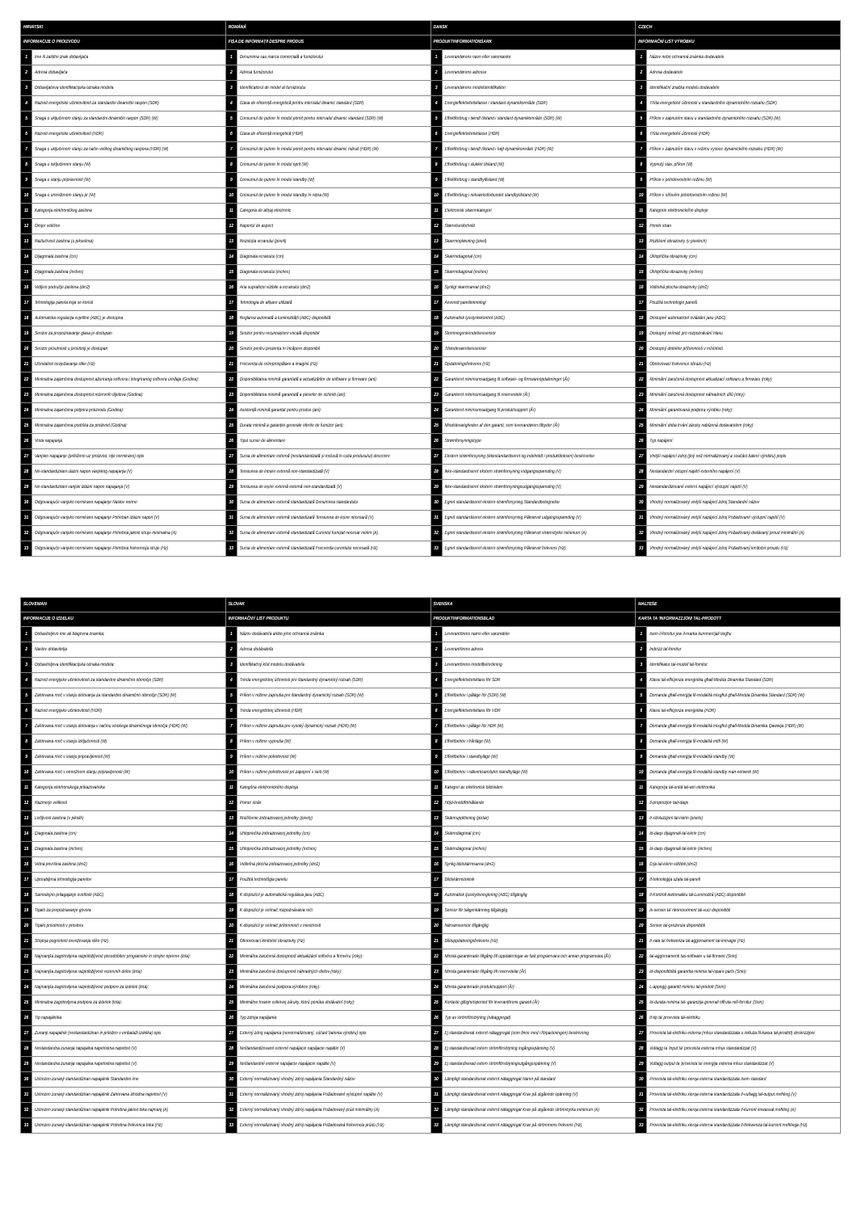| HRVATSKI | | ROMÂNĂ | | DANSK | | CZECH | |
| --- | --- | --- | --- | --- | --- | --- | --- |
| INFORMACIJE O PROIZVODU | | FIȘA DE INFORMAȚII DESPRE PRODUS | | PRODUKTINFORMATIONSARK | | INFORMAČNÍ LIST VÝROBKU | |
| 1 | Ime ili zaštitni znak dobavljača | 1 | Denumirea sau marca comercială a furnizorului | 1 | Leverandørens navn eller varemærke | 1 | Název nebo ochranná známka dodavatele |
| 2 | Adresa dobavljača | 2 | Adresa furnizorului | 2 | Leverandørens adresse | 2 | Adresa dodavatele |
| 3 | Dobavljačeva identifikacijska oznaka modela | 3 | Identificatorul de model al furnizorului | 3 | Leverandørens modelidentifikation | 3 | Identifikační značka modelu dodavatele |
| 4 | Razred energetske učinkovitosti za standardni dinamički raspon (SDR) | 4 | Clasa de eficiență energetică pentru intervalul dinamic standard (SDR) | 4 | Energieffektivitetsklasse i standard dynamikområde (SDR) | 4 | Třída energetické účinnosti u standardního dynamického rozsahu (SDR) |
| 5 | Snaga u uključenom stanju za standardni dinamički raspon (SDR) (W) | 5 | Consumul de putere în modul pornit pentru intervalul dinamic standard (SDR) (W) | 5 | Effektforbrug i tændt tilstand i standard dynamikområde (SDR) (W) | 5 | Příkon v zapnutém stavu u standardního dynamického rozsahu (SDR) (W) |
| 6 | Razred energetske učinkovitosti (HDR) | 6 | Clasa de eficiență energetică (HDR) | 6 | Energieffektivitetsklasse (HDR) | 6 | Třída energetické účinnosti (HDR) |
| 7 | Snaga u uključenom stanju za način velikog dinamičkog raspona (HDR) (W) | 7 | Consumul de putere în modul pornit pentru intervalul dinamic ridicat (HDR) (W) | 7 | Effektforbrug i tændt tilstand i højt dynamikområde (HDR) (W) | 7 | Příkon v zapnutém stavu v režimu vysoce dynamického rozsahu (HDR) (W) |
| 8 | Snaga u isključenom stanju (W) | 8 | Consumul de putere în modul oprit (W) | 8 | Effektforbrug i slukket tilstand (W) | 8 | Vypnutý stav, příkon (W) |
| 9 | Snaga u stanju pripravnosti (W) | 9 | Consumul de putere în modul standby (W) | 9 | Effektforbrug i standbytilstand (W) | 9 | Příkon v pohotovostním režimu (W) |
| 10 | Snaga u umreženom stanju pr (W) | 10 | Consumul de putere în modul standby în rețea (W) | 10 | Effektforbrug i netværksforbundet standbytilstand (W) | 10 | Příkon v síťovém pohotovostním režimu (W) |
| 11 | Kategorija elektroničkog zaslona | 11 | Categoria de afișaj electronic | 11 | Elektronisk skærmkategori | 11 | Kategorie elektronického displeje |
| 12 | Omjer veličine | 12 | Raportul de aspect | 12 | Størrelsesforhold | 12 | Poměr stran |
| 13 | Razlučivost zaslona (u pikselima) | 13 | Rezoluția ecranului (pixeli) | 13 | Skærmopløsning (pixel) | 13 | Rozlišení obrazovky (v pixelech) |
| 14 | Dijagonala zaslona (cm) | 14 | Diagonala ecranului (cm) | 14 | Skærmdiagonal (cm) | 14 | Úhlopříčka obrazovky (cm) |
| 15 | Dijagonala zaslona (inches) | 15 | Diagonala ecranului (inches) | 15 | Skærmdiagonal (inches) | 15 | Úhlopříčka obrazovky (inches) |
| 16 | Vidljivo područje zaslona (dm2) | 16 | Aria suprafeței vizibile a ecranului (dm2) | 16 | Synligt skærmareal (dm2) | 16 | Viditelná plocha obrazovky (dm2) |
| 17 | Tehnologija panela koja se koristi | 17 | Tehnologia de afișare utilizată | 17 | Anvendt panelteknologi | 17 | Použitá technologie panelů |
| 18 | Automatska regulacija svjetline (ABC) je dostupna | 18 | Reglarea automată a luminozității (ABC) disponibilă | 18 | Automatisk lysstyrkekontrol (ABC) | 18 | Dostupné automatické ovládání jasu (ABC) |
| 19 | Senzor za prepoznavanje glasa je dostupan | 19 | Senzor pentru recunoaștere vocală disponibil | 19 | Stemmegenkendelsessensor | 19 | Dostupný snímač pro rozpoznávání hlasu |
| 20 | Senzor prisutnosti u prostoriji je dostupan | 20 | Senzor pentru prezența în încăpere disponibil | 20 | Tilstedeværelsessensor | 20 | Dostupný detektor přítomnosti v místnosti |
| 21 | Učestalost osvježavanja slike (Hz) | 21 | Frecvența de reîmprospătare a imaginii (Hz) | 21 | Opdateringsfrekvens (Hz) | 21 | Obnovovací frekvence obrazu (Hz) |
| 22 | Minimalna zajamčena dostupnost ažuriranja softvera i integriranog softvera uređaja (Godina): | 22 | Disponibilitatea minimă garantată a actualizărilor de software și firmware (ani): | 22 | Garanteret minimumsadgang til software- og firmwareopdateringer (År) | 22 | Minimální zaručená dostupnost aktualizací softwaru a firmwaru (roky): |
| 23 | Minimalna zajamčena dostupnost rezervnih dijelova (Godina): | 23 | Disponibilitatea minimă garantată a pieselor de schimb (ani): | 23 | Garanteret minimumsadgang til reservedele (År) | 23 | Minimální zaručená dostupnost náhradních dílů (roky): |
| 24 | Minimalna zajamčena potpora proizvodu (Godina): | 24 | Asistență minimă garantat pentru produs (ani): | 24 | Garanteret minimumsadgang til produktsupport (År) | 24 | Minimální garantovaná podpora výrobku (roky): |
| 25 | Minimalna zajamčena podrška za proizvod (Godina): | 25 | Durata minimă a garanției generale oferite de furnizor (ani): | 25 | Mindstevarigheden af den garanti, som leverandøren tilbyder (År) | 25 | Minimální doba trvání záruky nabízená dodavatelem (roky): |
| 26 | Vrsta napajanja | 26 | Tipul sursei de alimentare | 26 | Strømforsyningstype | 26 | Typ napájení: |
| 27 | Vanjsko napajanje (priloženo uz proizvod, nije normirano) opis | 27 | Sursa de alimentare externă (nestandardizată și inclusă în cutia produsului) descriere | 27 | Ekstern strømforsyning (ikkestandardiseret og indeholdt i produktboksen) beskrivelse | 27 | Vnější napájecí zdroj (jiný než normalizovaný a součást balení výrobku) popis |
| 28 | Ne-standardizirani ulazni napon vanjskog napajanja (V) | 28 | Tensiunea de intrare externă non-standardizată (V) | 28 | Ikke-standardiseret ekstern strømforsyning indgangsspænding (V) | 28 | Nestandardní vstupní napětí externího napájení (V) |
| 29 | Ne-standardizirani vanjski izlazni napon napajanja (V) | 29 | Tensiunea de ieșire externă externă non-standardizată (V) | 29 | Ikke-standardiseret ekstern strømforsyningsudgangsspænding (V) | 29 | Nestandardizované externí napájecí výstupní napětí (V) |
| 30 | Odgovarajuće vanjsko normirano napajanje Naslov norme | 30 | Sursa de alimentare externă standardizată Denumirea standardului | 30 | Egnet standardiseret ekstern strømforsyning Standardbetegnelse | 30 | Vhodný normalizovaný vnější napájecí zdroj Standardní název |
| 31 | Odgovarajuće vanjsko normirano napajanje Potreban izlazni napon (V) | 31 | Sursa de alimentare externă standardizată Tensiunea de ieșire necesară (V) | 31 | Egnet standardiseret ekstern strømforsyning Påkrævet udgangsspænding (V) | 31 | Vhodný normalizovaný vnější napájecí zdroj Požadované výstupní napětí (V) |
| 32 | Odgovarajuće vanjsko normirano napajanje Potrebna jakost struje minimalna (A) | 32 | Sursa de alimentare externă standardizată Curentul furnizat necesar minim (A) | 32 | Egnet standardiseret ekstern strømforsyning Påkrævet strømstyrke minimum (A) | 32 | Vhodný normalizovaný vnější napájecí zdroj Požadovaný dodávaný proud minimální (A) |
| 33 | Odgovarajuće vanjsko normirano napajanje Potrebna frekvencija struje (Hz) | 33 | Sursa de alimentare externă standardizată Frecvența curentului necesară (Hz) | 33 | Egnet standardiseret ekstern strømforsyning Påkrævet frekvens (Hz) | 33 | Vhodný normalizovaný vnější napájecí zdroj Požadovaný kmitočet proudu (Hz) |
| SLOVENIAN | | SLOVAK | | SVENSKA | | MALTESE | |
| --- | --- | --- | --- | --- | --- | --- | --- |
| INFORMACIJE O IZDELKU | | INFORMAČNÝ LIST PRODUKTU | | PRODUKTINFORMATIONSBLAD | | KARTA TA 'INFORMAZZJONI TAL-PRODOTT | |
| 1 | Dobaviteljevo ime ali blagovna znamka; | 1 | Názov dodávateľa alebo jeho ochranná známka | 1 | Leverantörens namn eller varumärke | 1 | Isem il-fornitur jew il-marka kummerċjali tiegħu |
| 2 | Naslov dobavitelja | 2 | Adresa dodávateľa | 2 | Leverantörens adress | 2 | Indirizz tal-fornitur |
| 3 | Dobaviteljeva identifikacijska oznaka modela; | 3 | Identifikačný kód modelu dodávateľa | 3 | Leverantörens modellbeteckning | 3 | Identifikatur tal-mudell tal-fornitur |
| 4 | Razred energijske učinkovitosti za standardno dinamično območje (SDR) | 4 | Trieda energetickej účinnosti pre štandardný dynamický rozsah (SDR) | 4 | Energieffektivitetsklass för SDR | 4 | Klassi tal-effiċjenza enerġetika għall-Medda Dinamika Standard (SDR) |
| 5 | Zahtevana moč v stanju delovanja za standardno dinamično območje (SDR) (W) | 5 | Príkon v režime zapnutia pre štandardný dynamický rozsah (SDR) (W) | 5 | Effektbehov i påläge för (SDR) (W) | 5 | Domanda għall-enerġija fil-modalità mixgħul għall-Medda Dinamika Standard (SDR) (W) |
| 6 | Razred energijske učinkovitosti (HDR) | 6 | Trieda energetickej účinnosti (HDR) | 6 | Energieffektivitetsklass för HDR | 6 | Klassi tal-effiċjenza enerġetika (HDR) |
| 7 | Zahtevana moč v stanju delovanja v načinu visokega dinamičnega območja (HDR) (W) | 7 | Príkon v režime zapnutia pre vysoký dynamický rozsah (HDR) (W) | 7 | Effektbehov i påläge för HDR (W) | 7 | Domanda għall-enerġija fil-modalità mixgħul għall-Medda Dinamika Qawwija (HDR) (W) |
| 8 | Zahtevana moč v stanju izključenosti (W) | 8 | Príkon v režime vypnutia (W) | 8 | Effektbehov i frånläge (W) | 8 | Domanda għall-enerġija fil-modalità mitfi (W) |
| 9 | Zahtevana moč v stanju pripravljenosti (W) | 9 | Príkon v režime pohotovosti (W) | 9 | Effektbehov i standbyläge (W) | 9 | Domanda għall-enerġija fil-modalità standby (W) |
| 10 | Zahtevana moč v omrežnem stanju pripravljenosti (W) | 10 | Príkon v režime pohotovosti pri zapojení v sieti (W) | 10 | Effektbehov i nätverksanslutet standbyläge (W) | 10 | Domanda għall-enerġija fil-modalità standby man-netwerk (W) |
| 11 | Kategorija elektronskega prikazovalnika | 11 | Kategória elektronického displeja | 11 | Kategori av elektronisk bildskärm | 11 | Kategorija tal-unità tal-wiri elettronika |
| 12 | Razmerje velikosti | 12 | Pomer strán | 12 | Höjd-breddförhållande | 12 | Il-proporzjon tad-daqs |
| 13 | Ločljivost zaslona (v pikslih) | 13 | Rozlíšenie zobrazovacej jednotky (pixely) | 13 | Skärmupplösning (pixlar) | 13 | Ir-riżoluzzjoni tal-iskrin (pixels) |
| 14 | Diagonala zaslona (cm) | 14 | Uhlopriečka zobrazovacej jednotky (cm) | 14 | Skärmdiagonal (cm) | 14 | Id-daqs dijagonali tal-iskrin (cm) |
| 15 | Diagonala zaslona (inches) | 15 | Uhlopriečka zobrazovacej jednotky (inches) | 15 | Skärmdiagonal (inches) | 15 | Id-daqs dijagonali tal-iskrin (inches) |
| 16 | Vidna površina zaslona (dm2) | 16 | Viditeľná plocha zobrazovacej jednotky (dm2) | 16 | Synlig bildskärmsarea (dm2) | 16 | Erja tal-iskrin viżibbli (dm2) |
| 17 | Uporabljena tehnologija panelov | 17 | Použitá technológia panelu | 17 | Bildskärmsteknik | 17 | It-teknoloġija użata tal-panell |
| 18 | Samodejno prilagajanje svetlosti (ABC) | 18 | K dispozícii je automatická regulácia jasu (ABC) | 18 | Automatisk ljusstyrkereglering (ABC) tillgänglig | 18 | Il-Kontroll Awtomatiku tal-Luminożità (ABC) disponibbli |
| 19 | Tipalo za prepoznavanje govora | 19 | K dispozícii je snímač rozpoznávania reči | 19 | Sensor för taligenkänning tillgänglig | 19 | Is-senser ta' rikonoxximent tal-vuċi disponibbli |
| 20 | Tipalo prisotnosti v prostoru | 20 | K dispozícii je snímač prítomnosti v miestnosti | 20 | Närvarosensor tillgänglig | 20 | Senser tal-preżenza disponibbli |
| 21 | Stopnja pogostosti osveževanja slike (Hz) | 21 | Obnovovací kmitočet obrazovky (Hz) | 21 | Bilduppdateringsfrekvens (Hz) | 21 | Ir-rata ta' frekwenza tal-aġġornament tal-immaġni (Hz) |
| 22 | Najmanjša zagotovljena razpoložljivost posodobitev programske in strojne opreme (leta): | 22 | Minimálna zaručená dostupnosť aktualizácií softvéru a firmvéru (roky): | 22 | Minsta garanterade tillgång till uppdateringar av fast programvara och annan programvara (År) | 22 | tal-aġġornamenti tas-software u tal-firmwer (Snin): |
| 23 | Najmanjša zagotovljena razpoložljivost rezervnih delov (leta): | 23 | Minimálna zaručená dostupnosť náhradných dielov (roky): | 23 | Minsta garanterade tillgång till reservdelar (År) | 23 | Id-disponibbiltà garantita minima tal-ispare parts (Snin): |
| 24 | Najmanjša zagotovljena razpoložljivost podpore za izdelek (leta): | 24 | Minimálna zaručená podpora výrobkov (roky): | 24 | Minsta garanterade produktsupport (År) | 24 | L-appoġġ garantit minimu tal-prodott (Snin): |
| 25 | Minimalna zagotovljena podpora za izdelek (leta): | 25 | Minimálne trvanie celkovej záruky, ktorú ponúka dodávateľ (roky): | 25 | Kortaste giltighetsperiod för leverantörens garanti (År) | 25 | Id-durata minima tal- garanzija ġenerali offruta mill-fornitur (Snin): |
| 26 | Tip napajalnika: | 26 | Typ zdroja napájania: | 26 | Typ av strömförsörjning (nätaggregat) | 26 | It-tip ta' provvista tal-elettriku |
| 27 | Zunanji napajalnik (nestandardiziran in priložen v embalaži izdelka) opis | 27 | Externý zdroj napájania (nenormalizovaný, súčasť balenia výrobku) opis | 27 | Ej standardiserat externt nätaggregat (som finns med i förpackningen) beskrivning | 27 | Provvista tal-elettriku esterna (mhux standardizzata u inkluża fil-kaxxa tal-prodott) deskrizzjoni |
| 28 | Nestandardna zunanja napajalna napetostna napetost (V) | 28 | Neštandardizované externé napájacie napájacie napätie (V) | 28 | Ej standardiserad extern strömförsörjning ingångsspänning (V) | 28 | Vultaġġ ta 'input ta' provvista esterna mhux standardizzat (V) |
| 29 | Nestandardna zunanja napajalna napetostna napetost (V) | 29 | Neštandardné externé napájacie napájacie napätie (V) | 29 | Ej standardiserad extern strömförsörjningsutgångsspänning (V) | 29 | Vultaġġ output ta 'provvista ta' enerġija esterna mhux standardizzat (V) |
| 30 | Ustrezen zunanji standardiziran napajalnik Standardno ime | 30 | Externý normalizovaný vhodný zdroj napájania Štandardný názov | 30 | Lämpligt standardiserat externt nätaggregat Namn på standard | 30 | Provvista tal-elettriku xierqa esterna standardizzata Isem standard |
| 31 | Ustrezen zunanji standardiziran napajalnik Zahtevana izhodna napetost (V) | 31 | Externý normalizovaný vhodný zdroj napájania Požadované výstupné napätie (V) | 31 | Lämpligt standardiserat externt nätaggregat Krav på utgående spänning (V) | 31 | Provvista tal-elettriku xierqa esterna standardizzata Il-vultaġġ tal-output meħtieġ (V) |
| 32 | Ustrezen zunanji standardiziran napajalnik Potrebna jakost toka najmanj (A) | 32 | Externý normalizovaný vhodný zdroj napájania Požadovaný prúd minimálny (A) | 32 | Lämpligt standardiserat externt nätaggregat Krav på utgående strömstyrka minimum (A) | 32 | Provvista tal-elettriku xierqa esterna standardizzata Il-kurrent imwassal meħtieġ (A) |
| 33 | Ustrezen zunanji standardiziran napajalnik Potrebna frekvenca toka (Hz) | 33 | Externý normalizovaný vhodný zdroj napájania Požadovaná frekvencia prúdu (Hz) | 33 | Lämpligt standardiserat externt nätaggregat Krav på strömmens frekvens (Hz) | 33 | Provvista tal-elettriku xierqa esterna standardizzata Il-frekwenza tal-kurrent meħtieġa (Hz) |